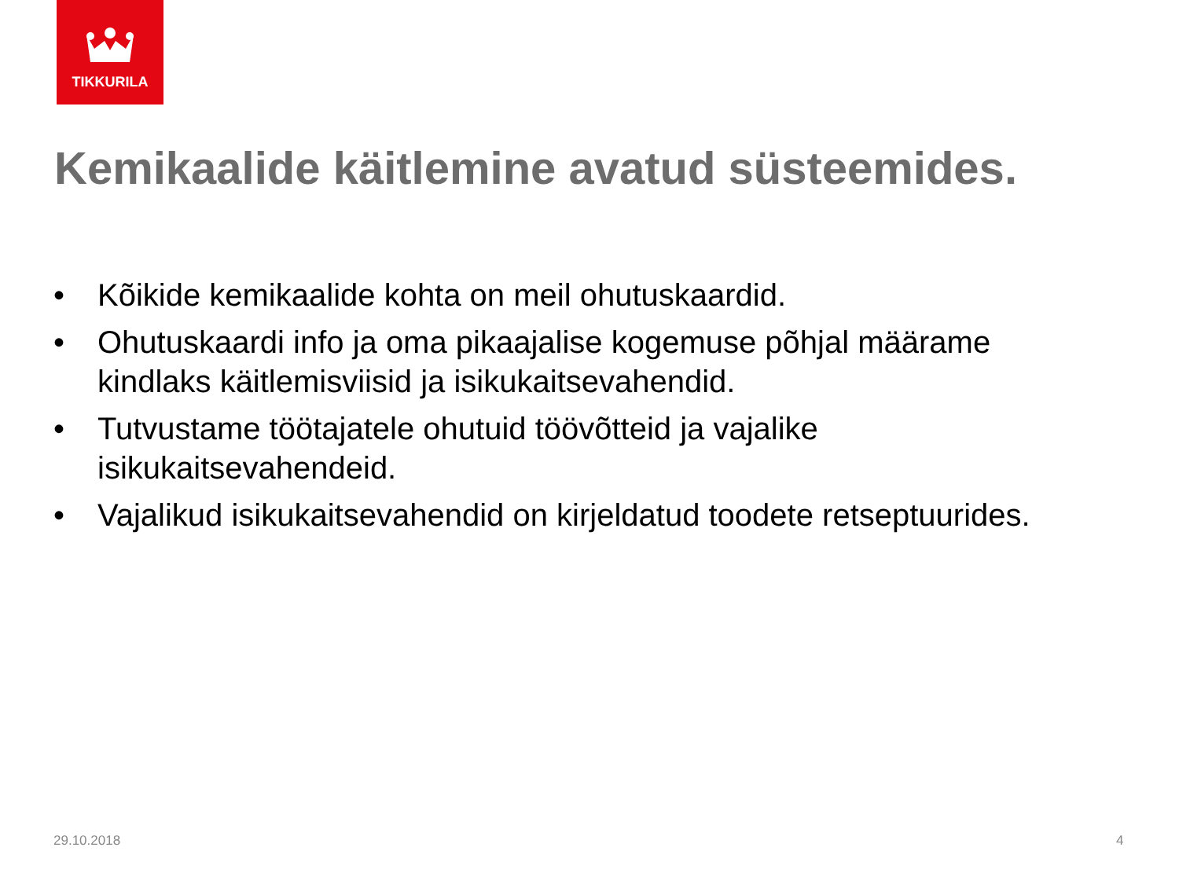TIKKURILA
Kemikaalide käitlemine avatud süsteemides.
• Kõikide kemikaalide kohta on meil ohutuskaardid.
• Ohutuskaardi info ja oma pikaajalise kogemuse põhjal määrame kindlaks käitlemisviisid ja isikukaitsevahendid.
• Tutvustame töötajatele ohutuid töövõtteid ja vajalike isikukaitsevahendeid.
• Vajalikud isikukaitsevahendid on kirjeldatud toodete retseptuurides.
29.10.2018 4